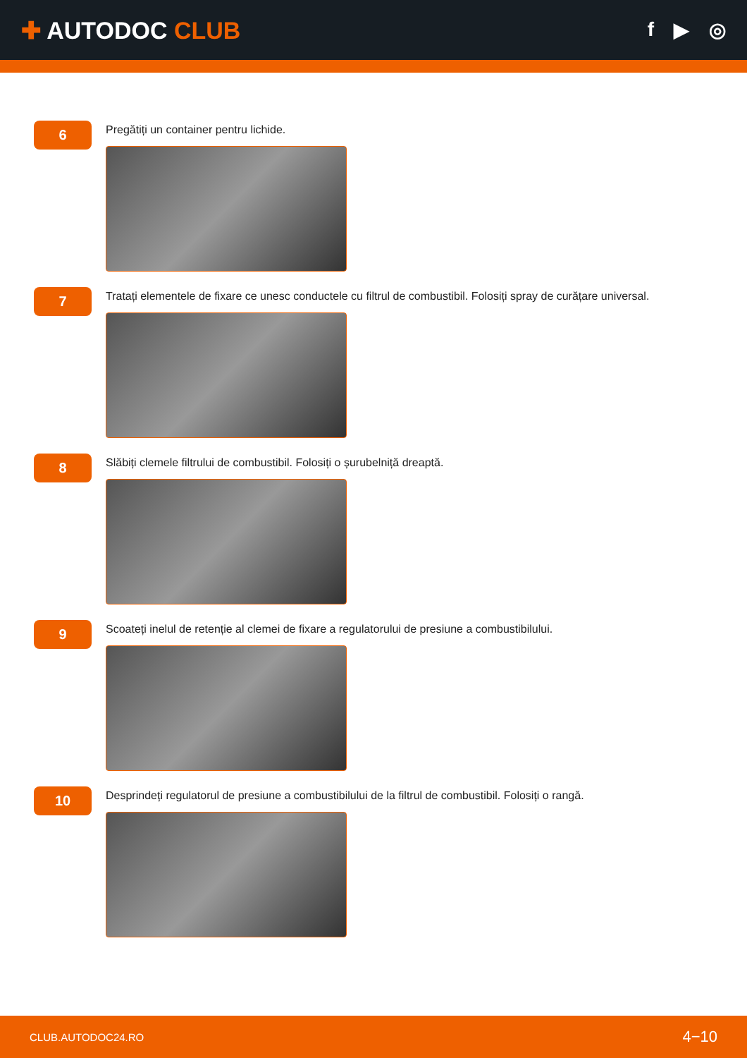✚ AUTODOC CLUB
f ▶ ◎
6
Pregătiți un container pentru lichide.
7
Tratați elementele de fixare ce unesc conductele cu filtrul de combustibil. Folosiți spray de curățare universal.
8
Slăbiți clemele filtrului de combustibil. Folosiți o șurubelniță dreaptă.
9
Scoateți inelul de retenție al clemei de fixare a regulatorului de presiune a combustibilului.
10
Desprindeți regulatorul de presiune a combustibilului de la filtrul de combustibil. Folosiți o rangă.
CLUB.AUTODOC24.RO 4−10